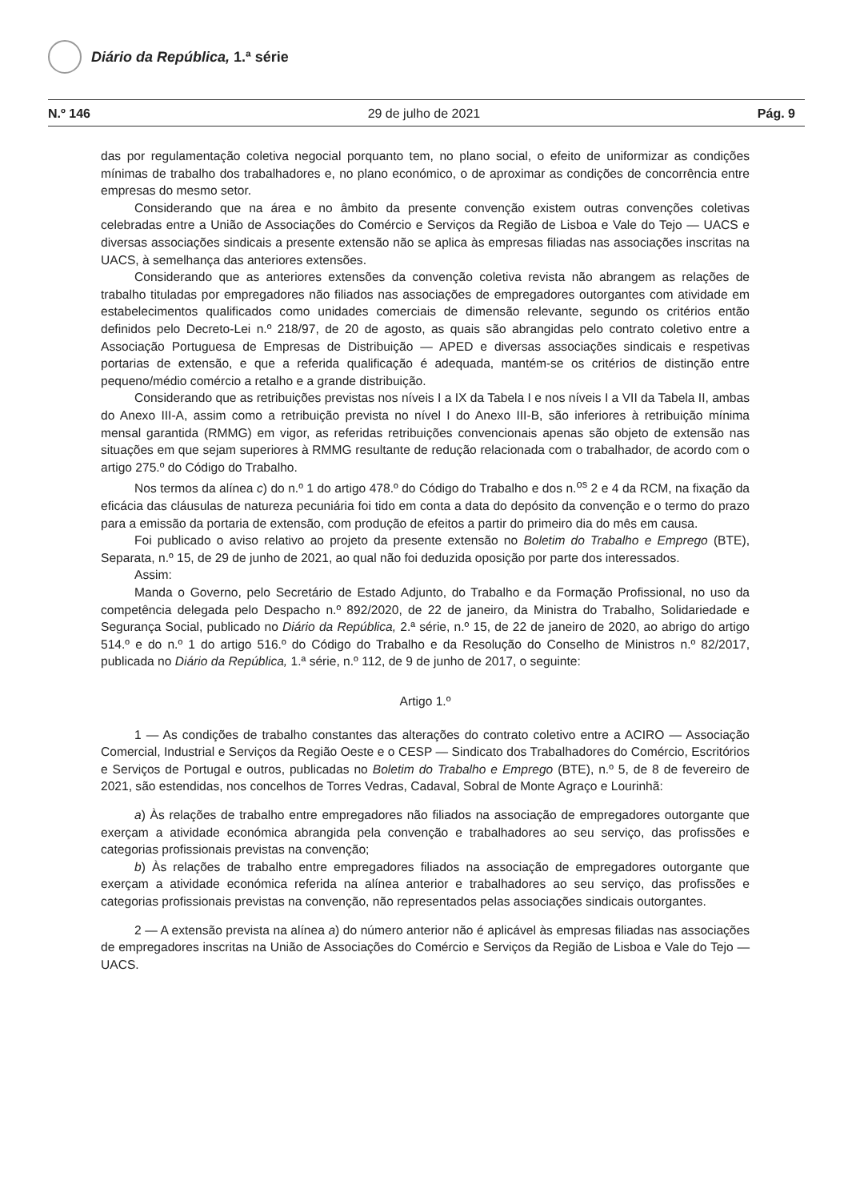Diário da República, 1.ª série
N.º 146 29 de julho de 2021 Pág. 9
das por regulamentação coletiva negocial porquanto tem, no plano social, o efeito de uniformizar as condições mínimas de trabalho dos trabalhadores e, no plano económico, o de aproximar as condições de concorrência entre empresas do mesmo setor.
Considerando que na área e no âmbito da presente convenção existem outras convenções coletivas celebradas entre a União de Associações do Comércio e Serviços da Região de Lisboa e Vale do Tejo — UACS e diversas associações sindicais a presente extensão não se aplica às empresas filiadas nas associações inscritas na UACS, à semelhança das anteriores extensões.
Considerando que as anteriores extensões da convenção coletiva revista não abrangem as relações de trabalho tituladas por empregadores não filiados nas associações de empregadores outorgantes com atividade em estabelecimentos qualificados como unidades comerciais de dimensão relevante, segundo os critérios então definidos pelo Decreto-Lei n.º 218/97, de 20 de agosto, as quais são abrangidas pelo contrato coletivo entre a Associação Portuguesa de Empresas de Distribuição — APED e diversas associações sindicais e respetivas portarias de extensão, e que a referida qualificação é adequada, mantém-se os critérios de distinção entre pequeno/médio comércio a retalho e a grande distribuição.
Considerando que as retribuições previstas nos níveis I a IX da Tabela I e nos níveis I a VII da Tabela II, ambas do Anexo III-A, assim como a retribuição prevista no nível I do Anexo III-B, são inferiores à retribuição mínima mensal garantida (RMMG) em vigor, as referidas retribuições convencionais apenas são objeto de extensão nas situações em que sejam superiores à RMMG resultante de redução relacionada com o trabalhador, de acordo com o artigo 275.º do Código do Trabalho.
Nos termos da alínea c) do n.º 1 do artigo 478.º do Código do Trabalho e dos n.<sup>os</sup> 2 e 4 da RCM, na fixação da eficácia das cláusulas de natureza pecuniária foi tido em conta a data do depósito da convenção e o termo do prazo para a emissão da portaria de extensão, com produção de efeitos a partir do primeiro dia do mês em causa.
Foi publicado o aviso relativo ao projeto da presente extensão no Boletim do Trabalho e Emprego (BTE), Separata, n.º 15, de 29 de junho de 2021, ao qual não foi deduzida oposição por parte dos interessados.
Assim:
Manda o Governo, pelo Secretário de Estado Adjunto, do Trabalho e da Formação Profissional, no uso da competência delegada pelo Despacho n.º 892/2020, de 22 de janeiro, da Ministra do Trabalho, Solidariedade e Segurança Social, publicado no Diário da República, 2.ª série, n.º 15, de 22 de janeiro de 2020, ao abrigo do artigo 514.º e do n.º 1 do artigo 516.º do Código do Trabalho e da Resolução do Conselho de Ministros n.º 82/2017, publicada no Diário da República, 1.ª série, n.º 112, de 9 de junho de 2017, o seguinte:
Artigo 1.º
1 — As condições de trabalho constantes das alterações do contrato coletivo entre a ACIRO — Associação Comercial, Industrial e Serviços da Região Oeste e o CESP — Sindicato dos Trabalhadores do Comércio, Escritórios e Serviços de Portugal e outros, publicadas no Boletim do Trabalho e Emprego (BTE), n.º 5, de 8 de fevereiro de 2021, são estendidas, nos concelhos de Torres Vedras, Cadaval, Sobral de Monte Agraço e Lourinhã:
a) Às relações de trabalho entre empregadores não filiados na associação de empregadores outorgante que exerçam a atividade económica abrangida pela convenção e trabalhadores ao seu serviço, das profissões e categorias profissionais previstas na convenção;
b) Às relações de trabalho entre empregadores filiados na associação de empregadores outorgante que exerçam a atividade económica referida na alínea anterior e trabalhadores ao seu serviço, das profissões e categorias profissionais previstas na convenção, não representados pelas associações sindicais outorgantes.
2 — A extensão prevista na alínea a) do número anterior não é aplicável às empresas filiadas nas associações de empregadores inscritas na União de Associações do Comércio e Serviços da Região de Lisboa e Vale do Tejo — UACS.